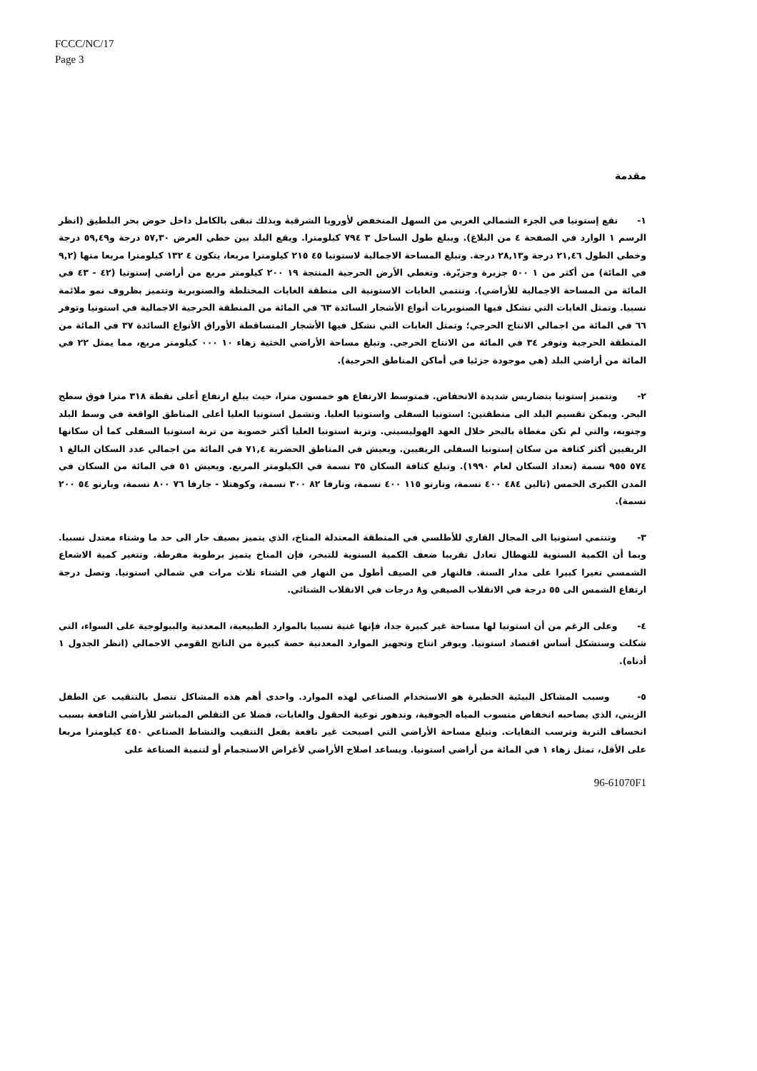FCCC/NC/17
Page 3
مقدمة
١- تقع إستونيا في الجزء الشمالي الغربي من السهل المنخفض لأوروبا الشرقية وبذلك تبقى بالكامل داخل حوض بحر البلطيق (انظر الرسم ١ الوارد في الصفحة ٤ من البلاغ). ويبلغ طول الساحل ٣ ٧٩٤ كيلومترا. ويقع البلد بين خطي العرض ٥٧,٣٠ درجة و٥٩,٤٩ درجة وخطي الطول ٢١,٤٦ درجة و٢٨,١٣ درجة. وتبلغ المساحة الاجمالية لاستونيا ٤٥ ٢١٥ كيلومترا مربعا، يتكون ٤ ١٣٢ كيلومترا مربعا منها (٩,٢ في المائة) من أكثر من ١ ٥٠٠ جزيرة وجزيّرة. وتغطي الأرض الحرجية المنتجة ١٩ ٢٠٠ كيلومتر مربع من أراضي إستونيا (٤٢ - ٤٣ في المائة من المساحة الاجمالية للأراضي). وتنتمي الغابات الاستونية الى منطقة الغابات المختلطة والصنوبرية وتتميز بظروف نمو ملائمة نسبيا. وتمثل الغابات التي تشكل فيها الصنوبريات أنواع الأشجار السائدة ٦٣ في المائة من المنطقة الحرجية الاجمالية في استونيا وتوفر ٦٦ في المائة من اجمالي الانتاج الحرجي؛ وتمثل الغابات التي تشكل فيها الأشجار المتساقطة الأوراق الأنواع السائدة ٣٧ في المائة من المنطقة الحرجية وتوفر ٣٤ في المائة من الانتاج الحرجي. وتبلغ مساحة الأراضي الخثية زهاء ١٠ ٠٠٠ كيلومتر مربع، مما يمثل ٢٢ في المائة من أراضي البلد (هي موجودة جزئيا في أماكن المناطق الحرجية).
٢- وتتميز إستونيا بتضاريس شديدة الانخفاض. فمتوسط الارتفاع هو خمسون مترا، حيث يبلغ ارتفاع أعلى نقطة ٣١٨ مترا فوق سطح البحر. ويمكن تقسيم البلد الى منطقتين: استونيا السفلى واستونيا العليا. وتشمل استونيا العليا أعلى المناطق الواقعة في وسط البلد وجنوبه، والتي لم تكن مغطاة بالبحر خلال العهد الهوليسيني. وتربة استونيا العليا أكثر خصوبة من تربة استونيا السفلى كما أن سكانها الريفيين أكثر كثافة من سكان إستونيا السفلى الريفيين. ويعيش في المناطق الحضرية ٧١,٤ في المائة من اجمالي عدد السكان البالغ ١ ٥٧٤ ٩٥٥ نسمة (تعداد السكان لعام ١٩٩٠). وتبلغ كثافة السكان ٣٥ نسمة في الكيلومتر المربع. ويعيش ٥١ في المائة من السكان في المدن الكبرى الخمس (تالين ٤٨٤ ٤٠٠ نسمة، وتارتو ١١٥ ٤٠٠ نسمة، ونارفا ٨٢ ٣٠٠ نسمة، وكوهتلا - جارفا ٧٦ ٨٠٠ نسمة، وبارنو ٥٤ ٢٠٠ نسمة).
٣- وتنتمي استونيا الى المجال القاري للأطلسي في المنطقة المعتدلة المناخ، الذي يتميز بصيف حار الى حد ما وشتاء معتدل نسبيا. وبما أن الكمية السنوية للتهطال تعادل تقريبا ضعف الكمية السنوية للتبخر، فإن المناخ يتميز برطوبة مفرطة. وتتغير كمية الاشعاع الشمسي تغيرا كبيرا على مدار السنة. فالنهار في الصيف أطول من النهار في الشتاء ثلاث مرات في شمالي استونيا. وتصل درجة ارتفاع الشمس الى ٥٥ درجة في الانقلاب الصيفي و٨ درجات في الانقلاب الشتائي.
٤- وعلى الرغم من أن استونيا لها مساحة غير كبيرة جدا، فإنها غنية نسبيا بالموارد الطبيعية، المعدنية والبيولوجية على السواء، التي شكلت وستشكل أساس اقتصاد استونيا. ويوفر انتاج وتجهيز الموارد المعدنية حصة كبيرة من الناتج القومي الاجمالي (انظر الجدول ١ أدناه).
٥- وسبب المشاكل البيئية الخطيرة هو الاستخدام الصناعي لهذه الموارد. واحدى أهم هذه المشاكل تتصل بالتنقيب عن الطفل الزيتي، الذي يصاحبه انخفاض منسوب المياه الجوفية، وتدهور نوعية الحقول والغابات، فضلا عن التقلص المباشر للأراضي النافعة بسبب انخساف التربة وترسب النفايات. وتبلغ مساحة الأراضي التي اصبحت غير نافعة بفعل التنقيب والنشاط الصناعي ٤٥٠ كيلومترا مربعا على الأقل، تمثل زهاء ١ في المائة من أراضي استونيا. ويساعد اصلاح الأراضي لأغراض الاستجمام أو لتنمية الصناعة على
96-61070F1